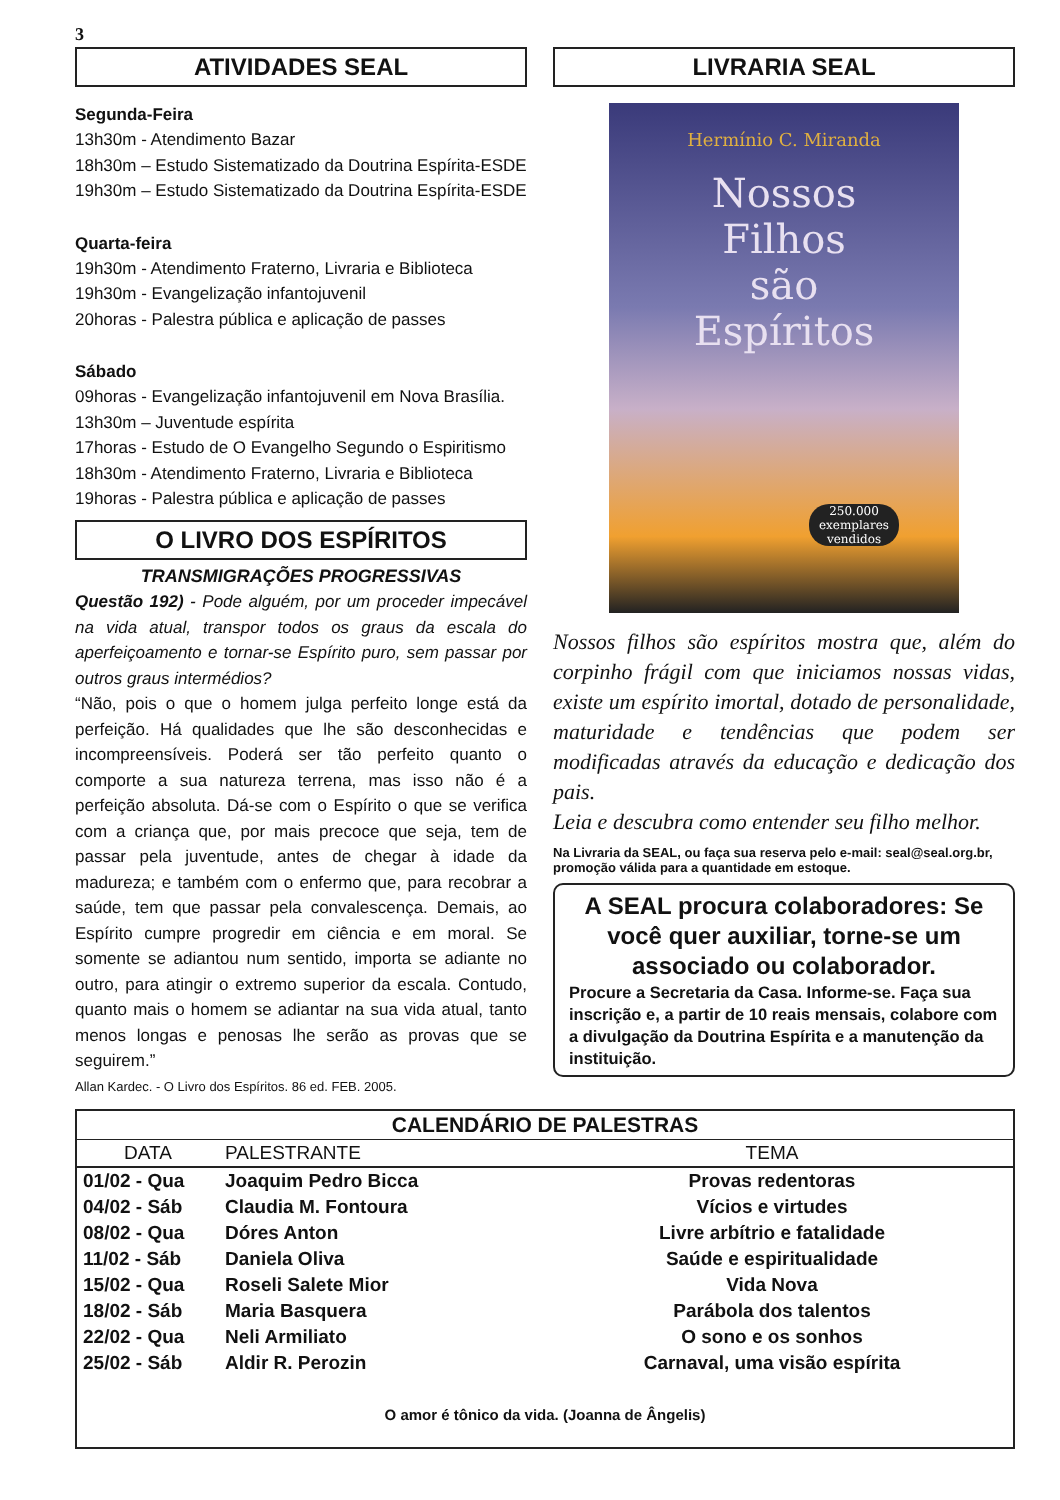3
ATIVIDADES SEAL
Segunda-Feira
13h30m - Atendimento Bazar
18h30m – Estudo Sistematizado da Doutrina Espírita-ESDE
19h30m – Estudo Sistematizado da Doutrina Espírita-ESDE
Quarta-feira
19h30m - Atendimento Fraterno, Livraria e Biblioteca
19h30m - Evangelização infantojuvenil
20horas - Palestra pública e aplicação de passes
Sábado
09horas - Evangelização infantojuvenil em Nova Brasília.
13h30m – Juventude espírita
17horas - Estudo de O Evangelho Segundo o Espiritismo
18h30m - Atendimento Fraterno, Livraria e Biblioteca
19horas - Palestra pública e aplicação de passes
O LIVRO DOS ESPÍRITOS
TRANSMIGRAÇÕES PROGRESSIVAS
Questão 192) - Pode alguém, por um proceder impecável na vida atual, transpor todos os graus da escala do aperfeiçoamento e tornar-se Espírito puro, sem passar por outros graus intermédios?
“Não, pois o que o homem julga perfeito longe está da perfeição. Há qualidades que lhe são desconhecidas e incompreensíveis. Poderá ser tão perfeito quanto o comporte a sua natureza terrena, mas isso não é a perfeição absoluta. Dá-se com o Espírito o que se verifica com a criança que, por mais precoce que seja, tem de passar pela juventude, antes de chegar à idade da madureza; e também com o enfermo que, para recobrar a saúde, tem que passar pela convalescença. Demais, ao Espírito cumpre progredir em ciência e em moral. Se somente se adiantou num sentido, importa se adiante no outro, para atingir o extremo superior da escala. Contudo, quanto mais o homem se adiantar na sua vida atual, tanto menos longas e penosas lhe serão as provas que se seguirem.”
Allan Kardec. - O Livro dos Espíritos. 86 ed. FEB. 2005.
LIVRARIA SEAL
Hermínio C. Miranda
Nossos
Filhos
são
Espíritos
250.000 exemplares vendidos
Nossos filhos são espíritos mostra que, além do corpinho frágil com que iniciamos nossas vidas, existe um espírito imortal, dotado de personalidade, maturidade e tendências que podem ser modificadas através da educação e dedicação dos pais.
Leia e descubra como entender seu filho melhor.
Na Livraria da SEAL, ou faça sua reserva pelo e-mail: seal@seal.org.br, promoção válida para a quantidade em estoque.
A SEAL procura colaboradores: Se você quer auxiliar, torne-se um associado ou colaborador.
Procure a Secretaria da Casa. Informe-se. Faça sua inscrição e, a partir de 10 reais mensais, colabore com a divulgação da Doutrina Espírita e a manutenção da instituição.
| CALENDÁRIO DE PALESTRAS | | |
| --- | --- | --- |
| DATA | PALESTRANTE | TEMA |
| 01/02 - Qua | Joaquim Pedro Bicca | Provas redentoras |
| 04/02 - Sáb | Claudia M. Fontoura | Vícios e virtudes |
| 08/02 - Qua | Dóres Anton | Livre arbítrio e fatalidade |
| 11/02 - Sáb | Daniela Oliva | Saúde e espiritualidade |
| 15/02 - Qua | Roseli Salete Mior | Vida Nova |
| 18/02 - Sáb | Maria Basquera | Parábola dos talentos |
| 22/02 - Qua | Neli Armiliato | O sono e os sonhos |
| 25/02 - Sáb | Aldir R. Perozin | Carnaval, uma visão espírita |
O amor é tônico da vida. (Joanna de Ângelis)